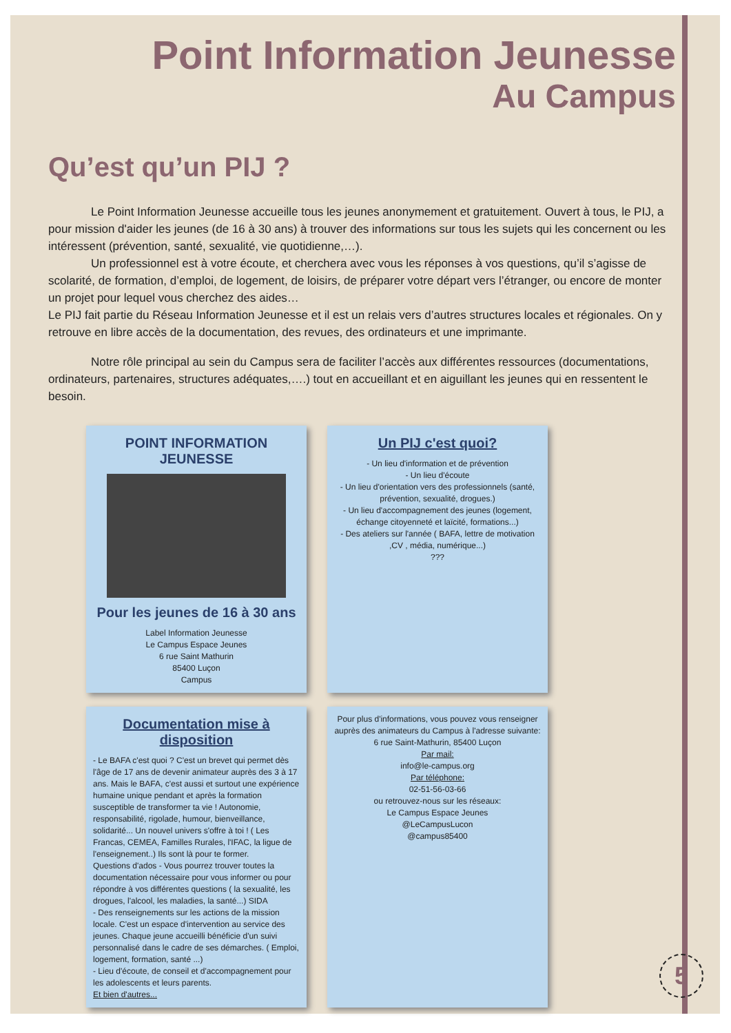Point Information Jeunesse
Au Campus
Qu’est qu’un PIJ ?
Le Point Information Jeunesse accueille tous les jeunes anonymement et gratuitement. Ouvert à tous, le PIJ, a pour mission d'aider les jeunes (de 16 à 30 ans) à trouver des informations sur tous les sujets qui les concernent ou les intéressent (prévention, santé, sexualité, vie quotidienne,…).
Un professionnel est à votre écoute, et cherchera avec vous les réponses à vos questions, qu’il s’agisse de scolarité, de formation, d’emploi, de logement, de loisirs, de préparer votre départ vers l’étranger, ou encore de monter un projet pour lequel vous cherchez des aides…
Le PIJ fait partie du Réseau Information Jeunesse et il est un relais vers d’autres structures locales et régionales. On y retrouve en libre accès de la documentation, des revues, des ordinateurs et une imprimante.
Notre rôle principal au sein du Campus sera de faciliter l’accès aux différentes ressources (documentations, ordinateurs, partenaires, structures adéquates,….) tout en accueillant et en aiguillant les jeunes qui en ressentent le besoin.
POINT INFORMATION JEUNESSE
Pour les jeunes de 16 à 30 ans
Label Information Jeunesse
Le Campus Espace Jeunes
6 rue Saint Mathurin
85400 Luçon
Campus
Un PIJ c'est quoi?
- Un lieu d'information et de prévention
- Un lieu d'écoute
- Un lieu d'orientation vers des professionnels (santé, prévention, sexualité, drogues.)
- Un lieu d'accompagnement des jeunes (logement, échange citoyenneté et laïcité, formations...)
- Des ateliers sur l'année ( BAFA, lettre de motivation ,CV , média, numérique...)
???
Documentation mise à disposition
- Le BAFA c'est quoi ? C'est un brevet qui permet dès l'âge de 17 ans de devenir animateur auprès des 3 à 17 ans. Mais le BAFA, c'est aussi et surtout une expérience humaine unique pendant et après la formation susceptible de transformer ta vie ! Autonomie, responsabilité, rigolade, humour, bienveillance, solidarité... Un nouvel univers s'offre à toi ! ( Les Francas, CEMEA, Familles Rurales, l'IFAC, la ligue de l'enseignement..) Ils sont là pour te former.
Questions d'ados - Vous pourrez trouver toutes la documentation nécessaire pour vous informer ou pour répondre à vos différentes questions ( la sexualité, les drogues, l'alcool, les maladies, la santé...) SIDA
- Des renseignements sur les actions de la mission locale. C'est un espace d'intervention au service des jeunes. Chaque jeune accueilli bénéficie d'un suivi personnalisé dans le cadre de ses démarches. ( Emploi, logement, formation, santé ...)
- Lieu d'écoute, de conseil et d'accompagnement pour les adolescents et leurs parents.
Et bien d'autres...
Pour plus d'informations, vous pouvez vous renseigner auprès des animateurs du Campus à l'adresse suivante:
6 rue Saint-Mathurin, 85400 Luçon
Par mail:
info@le-campus.org
Par téléphone:
02-51-56-03-66
ou retrouvez-nous sur les réseaux:
Le Campus Espace Jeunes
@LeCampusLucon
@campus85400
5